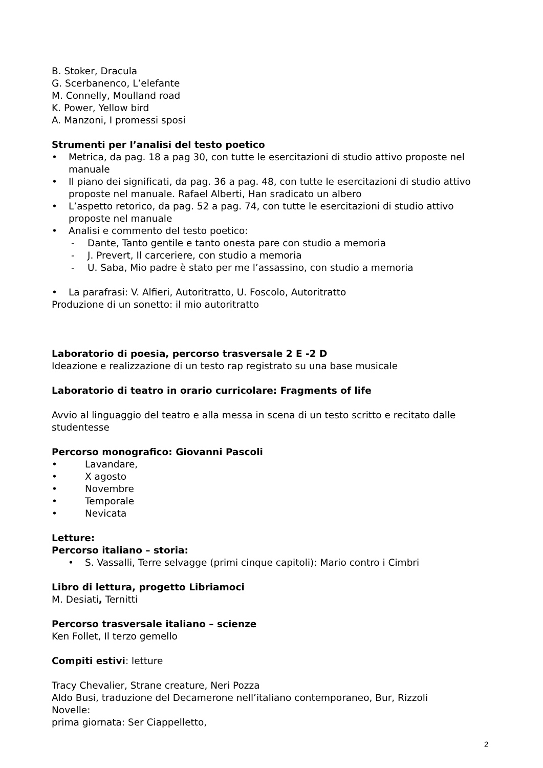B. Stoker, Dracula
G. Scerbanenco, L’elefante
M. Connelly, Moulland road
K. Power, Yellow bird
A. Manzoni, I promessi sposi
Strumenti per l’analisi del testo poetico
• Metrica, da pag. 18 a pag 30, con tutte le esercitazioni di studio attivo proposte nel manuale
• Il piano dei significati, da pag. 36 a pag. 48, con tutte le esercitazioni di studio attivo proposte nel manuale. Rafael Alberti, Han sradicato un albero
• L’aspetto retorico, da pag. 52 a pag. 74, con tutte le esercitazioni di studio attivo proposte nel manuale
• Analisi e commento del testo poetico:
- Dante, Tanto gentile e tanto onesta pare con studio a memoria
- J. Prevert, Il carceriere, con studio a memoria
- U. Saba, Mio padre è stato per me l’assassino, con studio a memoria
• La parafrasi: V. Alfieri, Autoritratto, U. Foscolo, Autoritratto
Produzione di un sonetto: il mio autoritratto
Laboratorio di poesia, percorso trasversale 2 E -2 D
Ideazione e realizzazione di un testo rap registrato su una base musicale
Laboratorio di teatro in orario curricolare: Fragments of life
Avvio al linguaggio del teatro e alla messa in scena di un testo scritto e recitato dalle studentesse
Percorso monografico: Giovanni Pascoli
• Lavandare,
• X agosto
• Novembre
• Temporale
• Nevicata
Letture:
Percorso italiano – storia:
• S. Vassalli, Terre selvagge (primi cinque capitoli): Mario contro i Cimbri
Libro di lettura, progetto Libriamoci
M. Desiati, Ternitti
Percorso trasversale italiano – scienze
Ken Follet, Il terzo gemello
Compiti estivi: letture
Tracy Chevalier, Strane creature, Neri Pozza
Aldo Busi, traduzione del Decamerone nell’italiano contemporaneo, Bur, Rizzoli
Novelle:
prima giornata: Ser Ciappelletto,
2